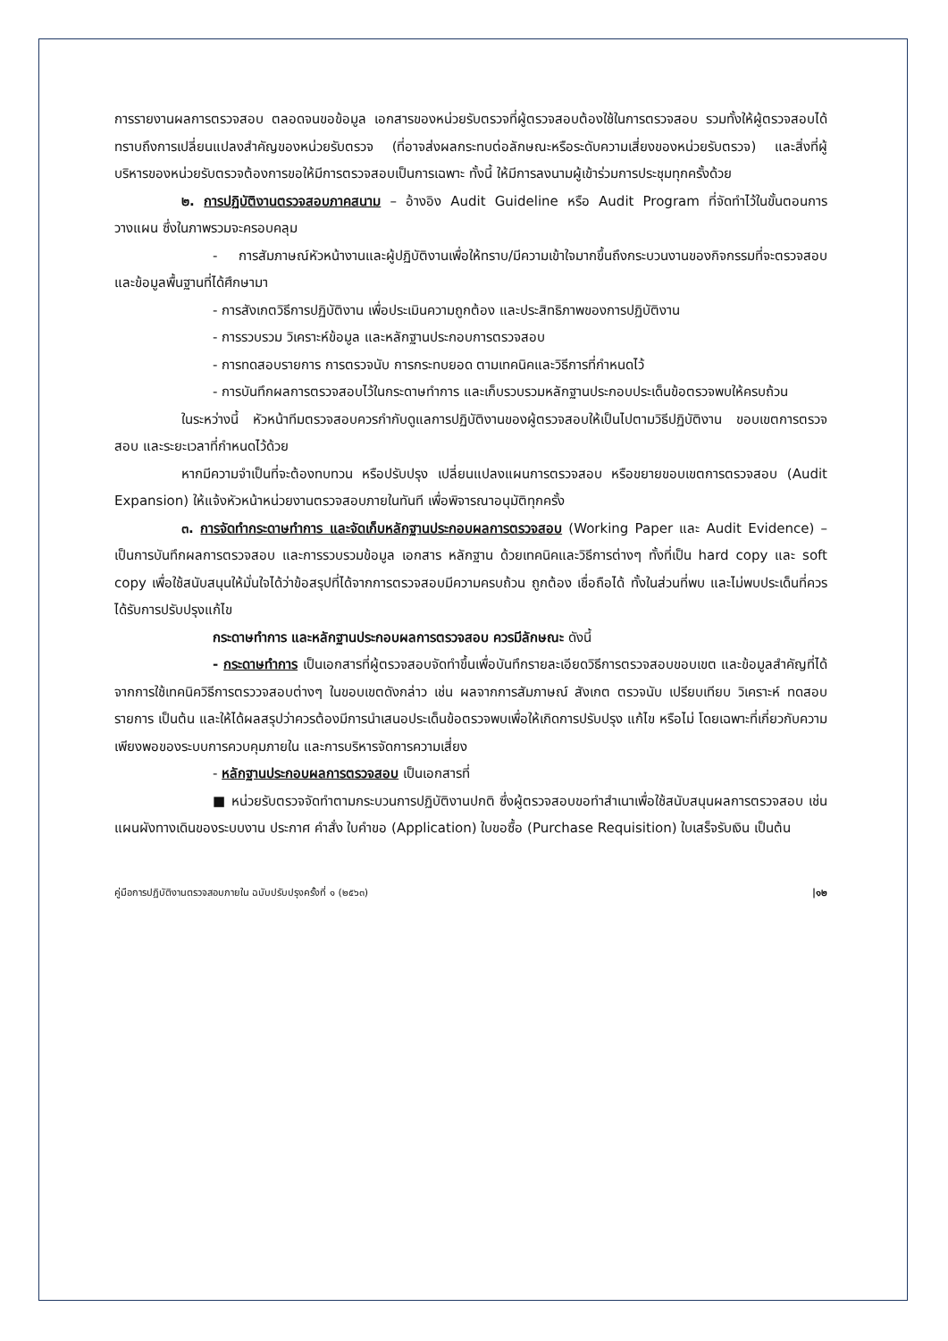การรายงานผลการตรวจสอบ ตลอดจนขอข้อมูล เอกสารของหน่วยรับตรวจที่ผู้ตรวจสอบต้องใช้ในการตรวจสอบ รวมทั้งให้ผู้ตรวจสอบได้ทราบถึงการเปลี่ยนแปลงสำคัญของหน่วยรับตรวจ (ที่อาจส่งผลกระทบต่อลักษณะหรือระดับความเสี่ยงของหน่วยรับตรวจ) และสิ่งที่ผู้บริหารของหน่วยรับตรวจต้องการขอให้มีการตรวจสอบเป็นการเฉพาะ ทั้งนี้ ให้มีการลงนามผู้เข้าร่วมการประชุมทุกครั้งด้วย
๒. การปฏิบัติงานตรวจสอบภาคสนาม – อ้างอิง Audit Guideline หรือ Audit Program ที่จัดทำไว้ในขั้นตอนการวางแผน ซึ่งในภาพรวมจะครอบคลุม
- การสัมภาษณ์หัวหน้างานและผู้ปฏิบัติงานเพื่อให้ทราบ/มีความเข้าใจมากขึ้นถึงกระบวนงานของกิจกรรมที่จะตรวจสอบ และข้อมูลพื้นฐานที่ได้ศึกษามา
- การสังเกตวิธีการปฏิบัติงาน เพื่อประเมินความถูกต้อง และประสิทธิภาพของการปฏิบัติงาน
- การรวบรวม วิเคราะห์ข้อมูล และหลักฐานประกอบการตรวจสอบ
- การทดสอบรายการ การตรวจนับ การกระทบยอด ตามเทคนิคและวิธีการที่กำหนดไว้
- การบันทึกผลการตรวจสอบไว้ในกระดาษทำการ และเก็บรวบรวมหลักฐานประกอบประเด็นข้อตรวจพบให้ครบถ้วน
ในระหว่างนี้ หัวหน้าทีมตรวจสอบควรกำกับดูแลการปฏิบัติงานของผู้ตรวจสอบให้เป็นไปตามวิธีปฏิบัติงาน ขอบเขตการตรวจสอบ และระยะเวลาที่กำหนดไว้ด้วย
หากมีความจำเป็นที่จะต้องทบทวน หรือปรับปรุง เปลี่ยนแปลงแผนการตรวจสอบ หรือขยายขอบเขตการตรวจสอบ (Audit Expansion) ให้แจ้งหัวหน้าหน่วยงานตรวจสอบภายในทันที เพื่อพิจารณาอนุมัติทุกครั้ง
๓. การจัดทำกระดาษทำการ และจัดเก็บหลักฐานประกอบผลการตรวจสอบ (Working Paper และ Audit Evidence) – เป็นการบันทึกผลการตรวจสอบ และการรวบรวมข้อมูล เอกสาร หลักฐาน ด้วยเทคนิคและวิธีการต่างๆ ทั้งที่เป็น hard copy และ soft copy เพื่อใช้สนับสนุนให้มั่นใจได้ว่าข้อสรุปที่ได้จากการตรวจสอบมีความครบถ้วน ถูกต้อง เชื่อถือได้ ทั้งในส่วนที่พบ และไม่พบประเด็นที่ควรได้รับการปรับปรุงแก้ไข
กระดาษทำการ และหลักฐานประกอบผลการตรวจสอบ ควรมีลักษณะ ดังนี้
- กระดาษทำการ เป็นเอกสารที่ผู้ตรวจสอบจัดทำขึ้นเพื่อบันทึกรายละเอียดวิธีการตรวจสอบขอบเขต และข้อมูลสำคัญที่ได้จากการใช้เทคนิควิธีการตรววจสอบต่างๆ ในขอบเขตดังกล่าว เช่น ผลจากการสัมภาษณ์ สังเกต ตรวจนับ เปรียบเทียบ วิเคราะห์ ทดสอบรายการ เป็นต้น และให้ได้ผลสรุปว่าควรต้องมีการนำเสนอประเด็นข้อตรวจพบเพื่อให้เกิดการปรับปรุง แก้ไข หรือไม่ โดยเฉพาะที่เกี่ยวกับความเพียงพอของระบบการควบคุมภายใน และการบริหารจัดการความเสี่ยง
- หลักฐานประกอบผลการตรวจสอบ เป็นเอกสารที่
■ หน่วยรับตรวจจัดทำตามกระบวนการปฏิบัติงานปกติ ซึ่งผู้ตรวจสอบขอทำสำเนาเพื่อใช้สนับสนุนผลการตรวจสอบ เช่น แผนผังทางเดินของระบบงาน ประกาศ คำสั่ง ใบคำขอ (Application) ใบขอซื้อ (Purchase Requisition) ใบเสร็จรับเงิน เป็นต้น
คู่มือการปฏิบัติงานตรวจสอบภายใน ฉบับปรับปรุงครั้งที่ ๑ (๒๕๖๓) |๑๒